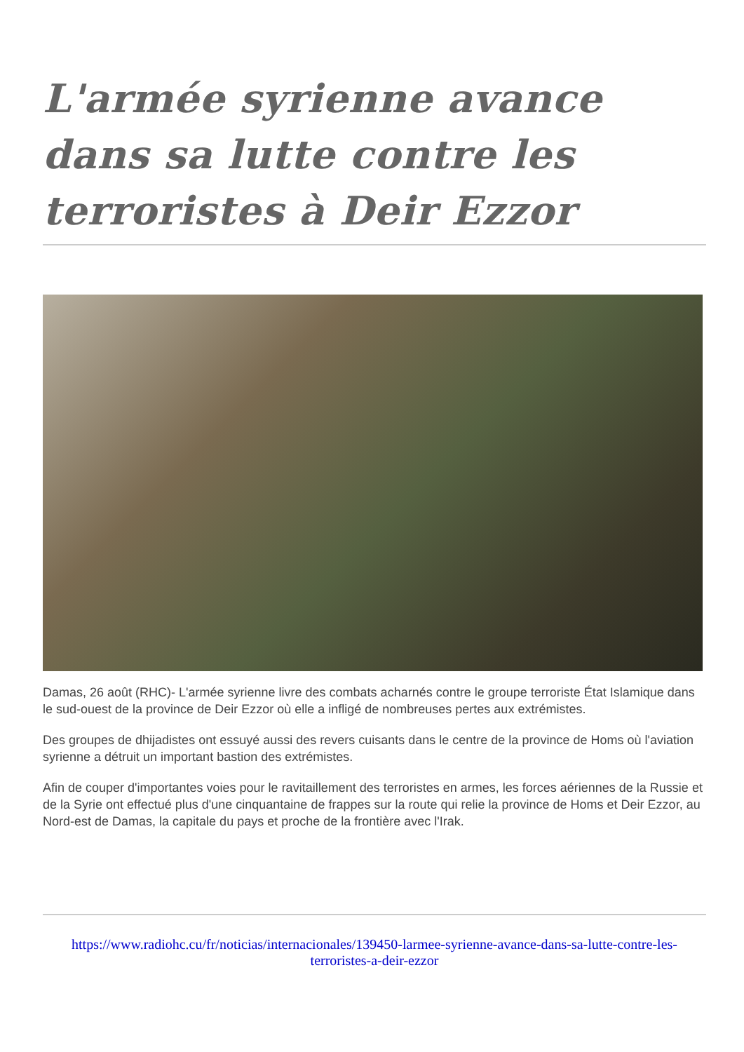L'armée syrienne avance dans sa lutte contre les terroristes à Deir Ezzor
Damas, 26 août (RHC)- L'armée syrienne livre des combats acharnés contre le groupe terroriste État Islamique dans le sud-ouest de la province de Deir Ezzor où elle a infligé de nombreuses pertes aux extrémistes.
Des groupes de dhijadistes ont essuyé aussi des revers cuisants dans le centre de la province de Homs où l'aviation syrienne a détruit un important bastion des extrémistes.
Afin de couper d'importantes voies pour le ravitaillement des terroristes en armes, les forces aériennes de la Russie et de la Syrie ont effectué plus d'une cinquantaine de frappes sur la route qui relie la province de Homs et Deir Ezzor, au Nord-est de Damas, la capitale du pays et proche de la frontière avec l'Irak.
https://www.radiohc.cu/fr/noticias/internacionales/139450-larmee-syrienne-avance-dans-sa-lutte-contre-les-terroristes-a-deir-ezzor